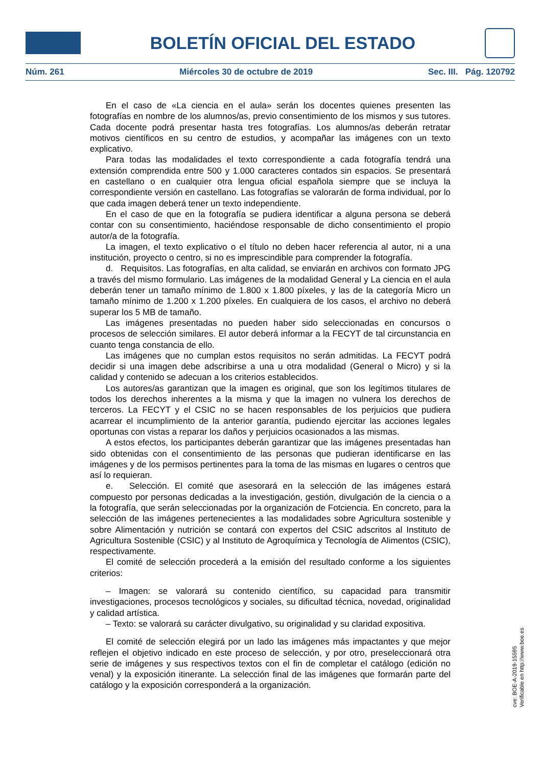BOLETÍN OFICIAL DEL ESTADO
Núm. 261 Miércoles 30 de octubre de 2019 Sec. III. Pág. 120792
En el caso de «La ciencia en el aula» serán los docentes quienes presenten las fotografías en nombre de los alumnos/as, previo consentimiento de los mismos y sus tutores. Cada docente podrá presentar hasta tres fotografías. Los alumnos/as deberán retratar motivos científicos en su centro de estudios, y acompañar las imágenes con un texto explicativo.
Para todas las modalidades el texto correspondiente a cada fotografía tendrá una extensión comprendida entre 500 y 1.000 caracteres contados sin espacios. Se presentará en castellano o en cualquier otra lengua oficial española siempre que se incluya la correspondiente versión en castellano. Las fotografías se valorarán de forma individual, por lo que cada imagen deberá tener un texto independiente.
En el caso de que en la fotografía se pudiera identificar a alguna persona se deberá contar con su consentimiento, haciéndose responsable de dicho consentimiento el propio autor/a de la fotografía.
La imagen, el texto explicativo o el título no deben hacer referencia al autor, ni a una institución, proyecto o centro, si no es imprescindible para comprender la fotografía.
d. Requisitos. Las fotografías, en alta calidad, se enviarán en archivos con formato JPG a través del mismo formulario. Las imágenes de la modalidad General y La ciencia en el aula deberán tener un tamaño mínimo de 1.800 x 1.800 píxeles, y las de la categoría Micro un tamaño mínimo de 1.200 x 1.200 píxeles. En cualquiera de los casos, el archivo no deberá superar los 5 MB de tamaño.
Las imágenes presentadas no pueden haber sido seleccionadas en concursos o procesos de selección similares. El autor deberá informar a la FECYT de tal circunstancia en cuanto tenga constancia de ello.
Las imágenes que no cumplan estos requisitos no serán admitidas. La FECYT podrá decidir si una imagen debe adscribirse a una u otra modalidad (General o Micro) y si la calidad y contenido se adecuan a los criterios establecidos.
Los autores/as garantizan que la imagen es original, que son los legítimos titulares de todos los derechos inherentes a la misma y que la imagen no vulnera los derechos de terceros. La FECYT y el CSIC no se hacen responsables de los perjuicios que pudiera acarrear el incumplimiento de la anterior garantía, pudiendo ejercitar las acciones legales oportunas con vistas a reparar los daños y perjuicios ocasionados a las mismas.
A estos efectos, los participantes deberán garantizar que las imágenes presentadas han sido obtenidas con el consentimiento de las personas que pudieran identificarse en las imágenes y de los permisos pertinentes para la toma de las mismas en lugares o centros que así lo requieran.
e. Selección. El comité que asesorará en la selección de las imágenes estará compuesto por personas dedicadas a la investigación, gestión, divulgación de la ciencia o a la fotografía, que serán seleccionadas por la organización de Fotciencia. En concreto, para la selección de las imágenes pertenecientes a las modalidades sobre Agricultura sostenible y sobre Alimentación y nutrición se contará con expertos del CSIC adscritos al Instituto de Agricultura Sostenible (CSIC) y al Instituto de Agroquímica y Tecnología de Alimentos (CSIC), respectivamente.
El comité de selección procederá a la emisión del resultado conforme a los siguientes criterios:
– Imagen: se valorará su contenido científico, su capacidad para transmitir investigaciones, procesos tecnológicos y sociales, su dificultad técnica, novedad, originalidad y calidad artística.
– Texto: se valorará su carácter divulgativo, su originalidad y su claridad expositiva.
El comité de selección elegirá por un lado las imágenes más impactantes y que mejor reflejen el objetivo indicado en este proceso de selección, y por otro, preseleccionará otra serie de imágenes y sus respectivos textos con el fin de completar el catálogo (edición no venal) y la exposición itinerante. La selección final de las imágenes que formarán parte del catálogo y la exposición corresponderá a la organización.
cve: BOE-A-2019-15595
Verificable en http://www.boe.es